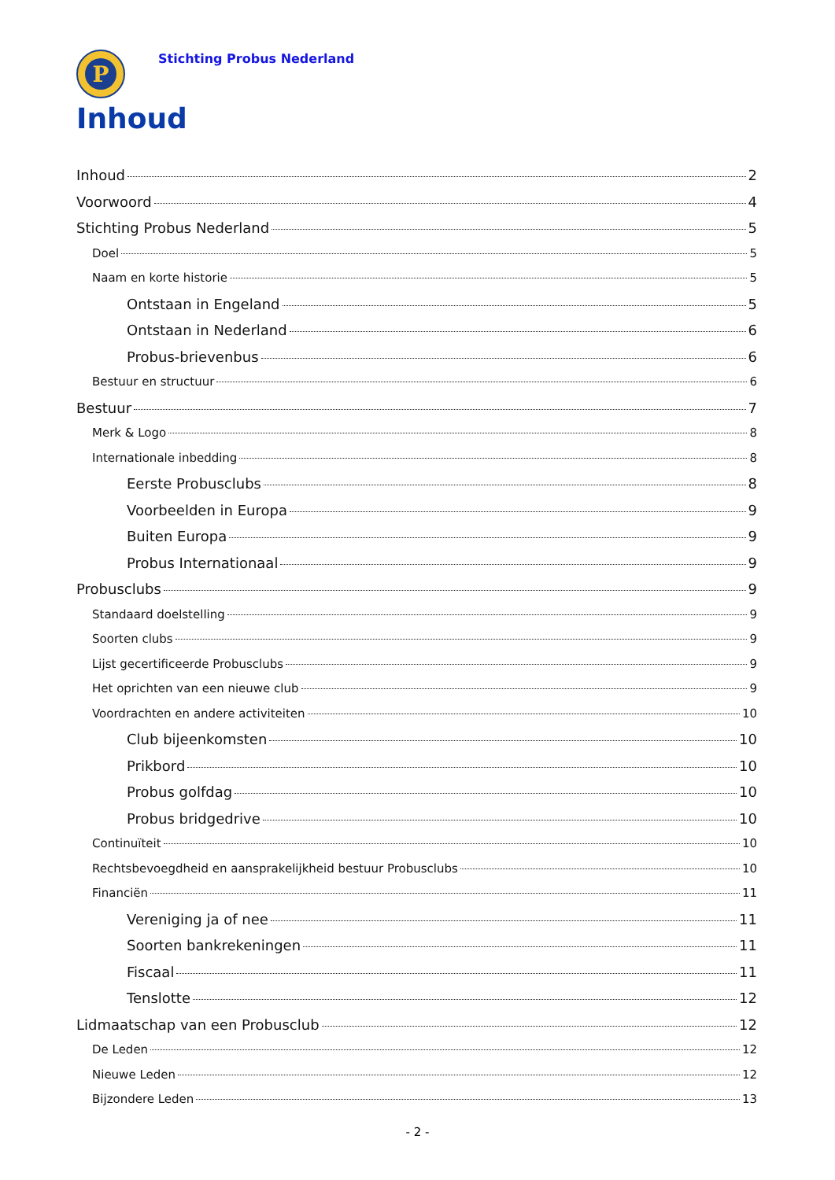P
Stichting Probus Nederland
Inhoud
Inhoud 2
Voorwoord 4
Stichting Probus Nederland 5
Doel 5
Naam en korte historie 5
Ontstaan in Engeland 5
Ontstaan in Nederland 6
Probus-brievenbus 6
Bestuur en structuur 6
Bestuur 7
Merk & Logo 8
Internationale inbedding 8
Eerste Probusclubs 8
Voorbeelden in Europa 9
Buiten Europa 9
Probus Internationaal 9
Probusclubs 9
Standaard doelstelling 9
Soorten clubs 9
Lijst gecertificeerde Probusclubs 9
Het oprichten van een nieuwe club 9
Voordrachten en andere activiteiten 10
Club bijeenkomsten 10
Prikbord 10
Probus golfdag 10
Probus bridgedrive 10
Continuïteit 10
Rechtsbevoegdheid en aansprakelijkheid bestuur Probusclubs 10
Financiën 11
Vereniging ja of nee 11
Soorten bankrekeningen 11
Fiscaal 11
Tenslotte 12
Lidmaatschap van een Probusclub 12
De Leden 12
Nieuwe Leden 12
Bijzondere Leden 13
- 2 -